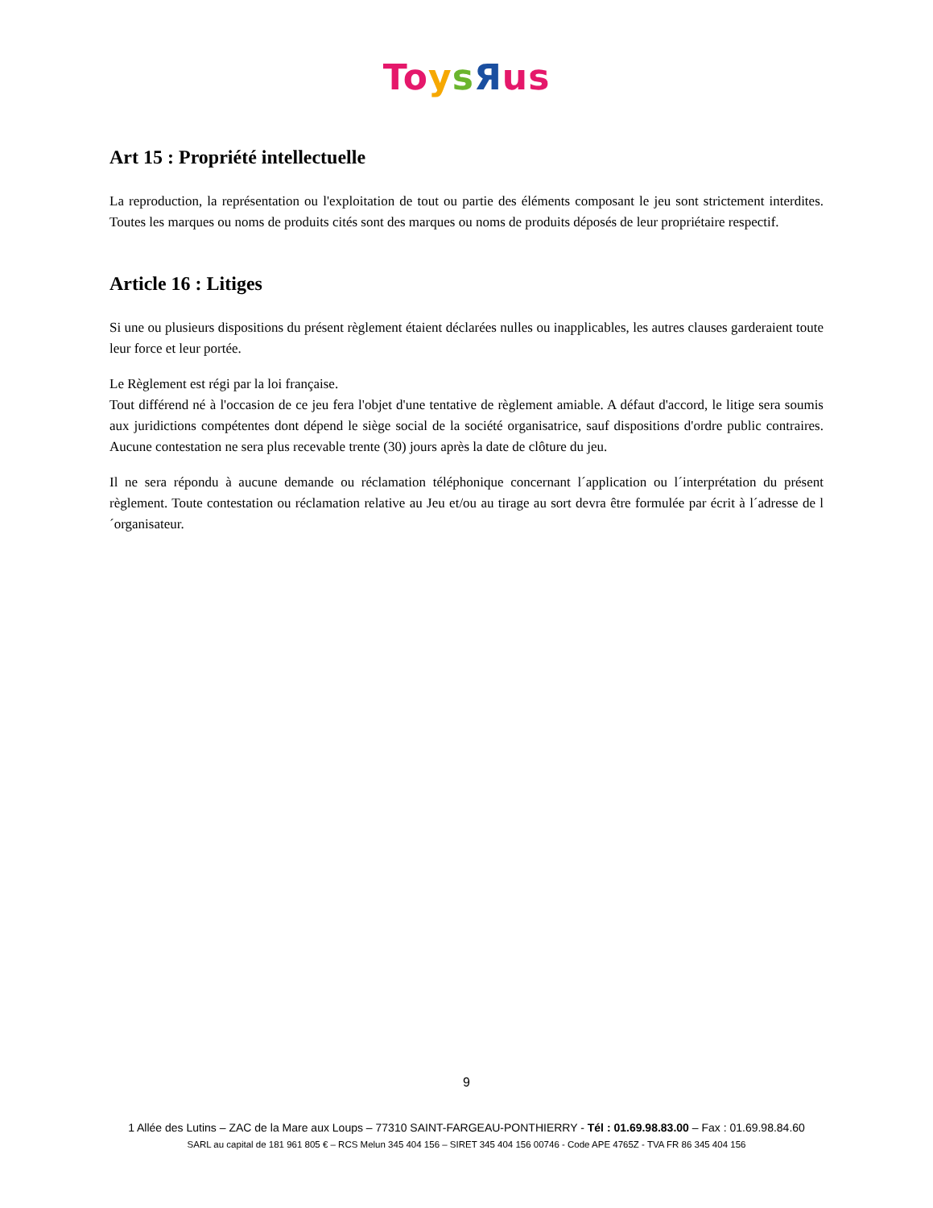To ysЯus
Art 15 : Propriété intellectuelle
La reproduction, la représentation ou l'exploitation de tout ou partie des éléments composant le jeu sont strictement interdites. Toutes les marques ou noms de produits cités sont des marques ou noms de produits déposés de leur propriétaire respectif.
Article 16 : Litiges
Si une ou plusieurs dispositions du présent règlement étaient déclarées nulles ou inapplicables, les autres clauses garderaient toute leur force et leur portée.
Le Règlement est régi par la loi française.
Tout différend né à l'occasion de ce jeu fera l'objet d'une tentative de règlement amiable. A défaut d'accord, le litige sera soumis aux juridictions compétentes dont dépend le siège social de la société organisatrice, sauf dispositions d'ordre public contraires. Aucune contestation ne sera plus recevable trente (30) jours après la date de clôture du jeu.
Il ne sera répondu à aucune demande ou réclamation téléphonique concernant l´application ou l´interprétation du présent règlement. Toute contestation ou réclamation relative au Jeu et/ou au tirage au sort devra être formulée par écrit à l´adresse de l´organisateur.
9
1 Allée des Lutins – ZAC de la Mare aux Loups – 77310 SAINT-FARGEAU-PONTHIERRY - Tél : 01.69.98.83.00 – Fax : 01.69.98.84.60
SARL au capital de 181 961 805 € – RCS Melun 345 404 156 – SIRET 345 404 156 00746 - Code APE 4765Z - TVA FR 86 345 404 156